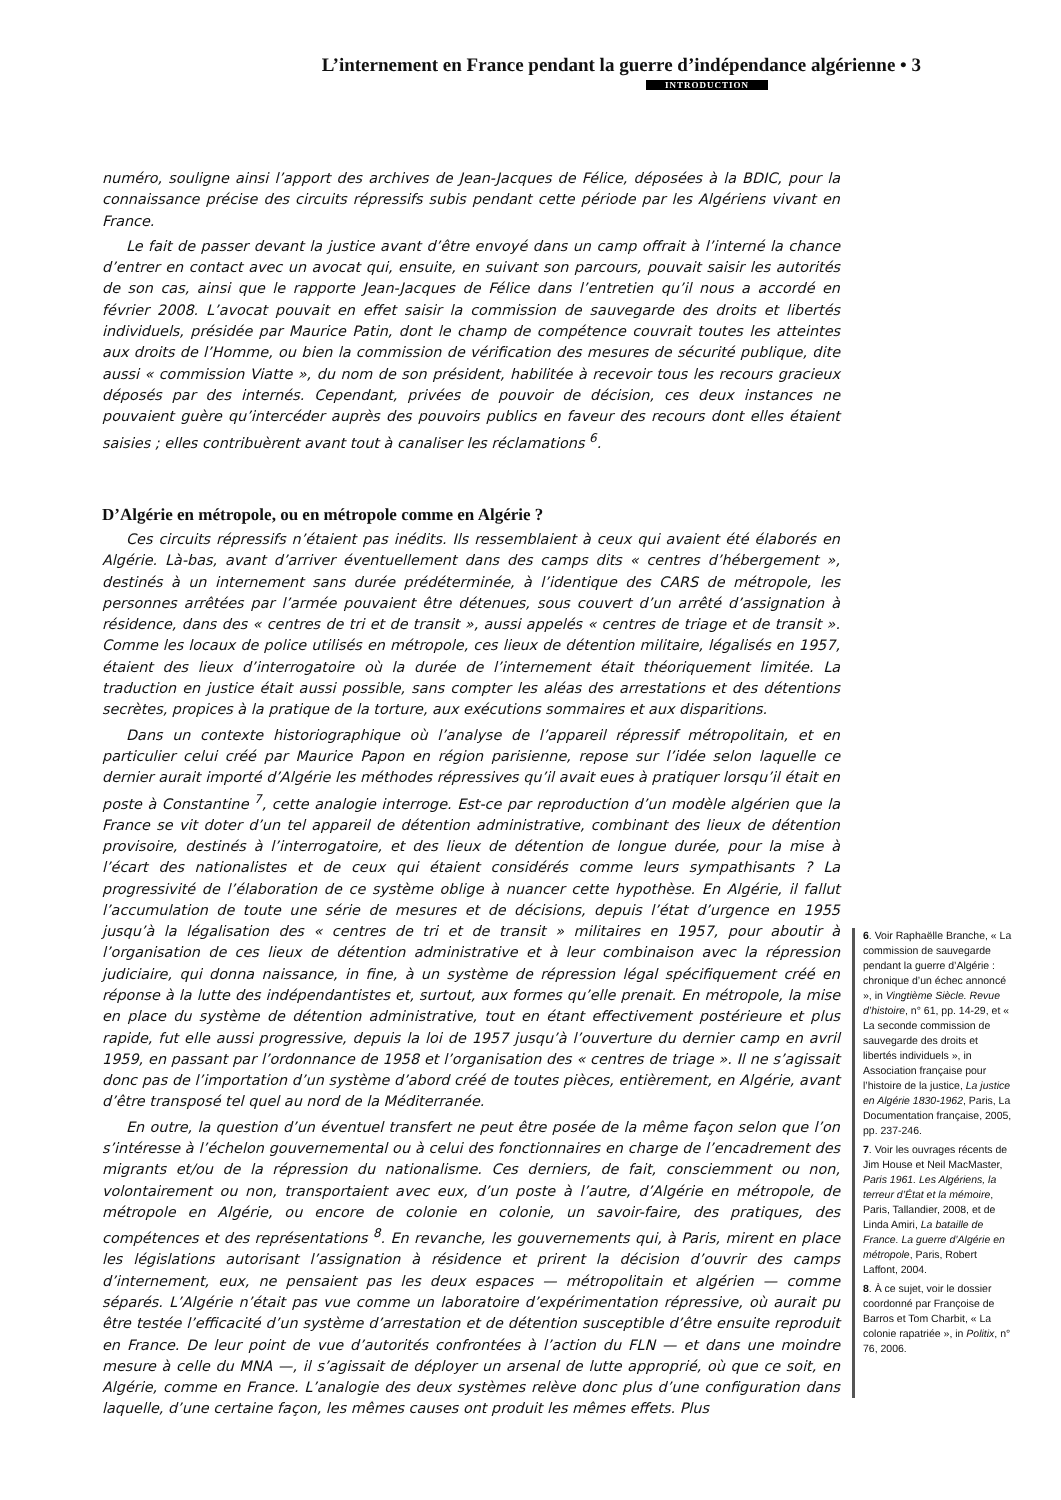L’internement en France pendant la guerre d’indépendance algérienne • 3
INTRODUCTION
numéro, souligne ainsi l’apport des archives de Jean-Jacques de Félice, déposées à la BDIC, pour la connaissance précise des circuits répressifs subis pendant cette période par les Algériens vivant en France.
Le fait de passer devant la justice avant d’être envoyé dans un camp offrait à l’interné la chance d’entrer en contact avec un avocat qui, ensuite, en suivant son parcours, pouvait saisir les autorités de son cas, ainsi que le rapporte Jean-Jacques de Félice dans l’entretien qu’il nous a accordé en février 2008. L’avocat pouvait en effet saisir la commission de sauvegarde des droits et libertés individuels, présidée par Maurice Patin, dont le champ de compétence couvrait toutes les atteintes aux droits de l’Homme, ou bien la commission de vérification des mesures de sécurité publique, dite aussi « commission Viatte », du nom de son président, habilitée à recevoir tous les recours gracieux déposés par des internés. Cependant, privées de pouvoir de décision, ces deux instances ne pouvaient guère qu’intercéder auprès des pouvoirs publics en faveur des recours dont elles étaient saisies ; elles contribuèrent avant tout à canaliser les réclamations <sup>6</sup>.
D’Algérie en métropole, ou en métropole comme en Algérie ?
Ces circuits répressifs n’étaient pas inédits. Ils ressemblaient à ceux qui avaient été élaborés en Algérie. Là-bas, avant d’arriver éventuellement dans des camps dits « centres d’hébergement », destinés à un internement sans durée prédéterminée, à l’identique des CARS de métropole, les personnes arrêtées par l’armée pouvaient être détenues, sous couvert d’un arrêté d’assignation à résidence, dans des « centres de tri et de transit », aussi appelés « centres de triage et de transit ». Comme les locaux de police utilisés en métropole, ces lieux de détention militaire, légalisés en 1957, étaient des lieux d’interrogatoire où la durée de l’internement était théoriquement limitée. La traduction en justice était aussi possible, sans compter les aléas des arrestations et des détentions secrètes, propices à la pratique de la torture, aux exécutions sommaires et aux disparitions.
Dans un contexte historiographique où l’analyse de l’appareil répressif métropolitain, et en particulier celui créé par Maurice Papon en région parisienne, repose sur l’idée selon laquelle ce dernier aurait importé d’Algérie les méthodes répressives qu’il avait eues à pratiquer lorsqu’il était en poste à Constantine <sup>7</sup>, cette analogie interroge. Est-ce par reproduction d’un modèle algérien que la France se vit doter d’un tel appareil de détention administrative, combinant des lieux de détention provisoire, destinés à l’interrogatoire, et des lieux de détention de longue durée, pour la mise à l’écart des nationalistes et de ceux qui étaient considérés comme leurs sympathisants ? La progressivité de l’élaboration de ce système oblige à nuancer cette hypothèse. En Algérie, il fallut l’accumulation de toute une série de mesures et de décisions, depuis l’état d’urgence en 1955 jusqu’à la légalisation des « centres de tri et de transit » militaires en 1957, pour aboutir à l’organisation de ces lieux de détention administrative et à leur combinaison avec la répression judiciaire, qui donna naissance, in fine, à un système de répression légal spécifiquement créé en réponse à la lutte des indépendantistes et, surtout, aux formes qu’elle prenait. En métropole, la mise en place du système de détention administrative, tout en étant effectivement postérieure et plus rapide, fut elle aussi progressive, depuis la loi de 1957 jusqu’à l’ouverture du dernier camp en avril 1959, en passant par l’ordonnance de 1958 et l’organisation des « centres de triage ». Il ne s’agissait donc pas de l’importation d’un système d’abord créé de toutes pièces, entièrement, en Algérie, avant d’être transposé tel quel au nord de la Méditerranée.
En outre, la question d’un éventuel transfert ne peut être posée de la même façon selon que l’on s’intéresse à l’échelon gouvernemental ou à celui des fonctionnaires en charge de l’encadrement des migrants et/ou de la répression du nationalisme. Ces derniers, de fait, consciemment ou non, volontairement ou non, transportaient avec eux, d’un poste à l’autre, d’Algérie en métropole, de métropole en Algérie, ou encore de colonie en colonie, un savoir-faire, des pratiques, des compétences et des représentations <sup>8</sup>. En revanche, les gouvernements qui, à Paris, mirent en place les législations autorisant l’assignation à résidence et prirent la décision d’ouvrir des camps d’internement, eux, ne pensaient pas les deux espaces — métropolitain et algérien — comme séparés. L’Algérie n’était pas vue comme un laboratoire d’expérimentation répressive, où aurait pu être testée l’efficacité d’un système d’arrestation et de détention susceptible d’être ensuite reproduit en France. De leur point de vue d’autorités confrontées à l’action du FLN — et dans une moindre mesure à celle du MNA —, il s’agissait de déployer un arsenal de lutte approprié, où que ce soit, en Algérie, comme en France. L’analogie des deux systèmes relève donc plus d’une configuration dans laquelle, d’une certaine façon, les mêmes causes ont produit les mêmes effets. Plus
6. Voir Raphaëlle Branche, « La commission de sauvegarde pendant la guerre d’Algérie : chronique d’un échec annoncé », in Vingtième Siècle. Revue d’histoire, n° 61, pp. 14-29, et « La seconde commission de sauvegarde des droits et libertés individuels », in Association française pour l’histoire de la justice, La justice en Algérie 1830-1962, Paris, La Documentation française, 2005, pp. 237-246.
7. Voir les ouvrages récents de Jim House et Neil MacMaster, Paris 1961. Les Algériens, la terreur d’État et la mémoire, Paris, Tallandier, 2008, et de Linda Amiri, La bataille de France. La guerre d’Algérie en métropole, Paris, Robert Laffont, 2004.
8. À ce sujet, voir le dossier coordonné par Françoise de Barros et Tom Charbit, « La colonie rapatriée », in Politix, n° 76, 2006.